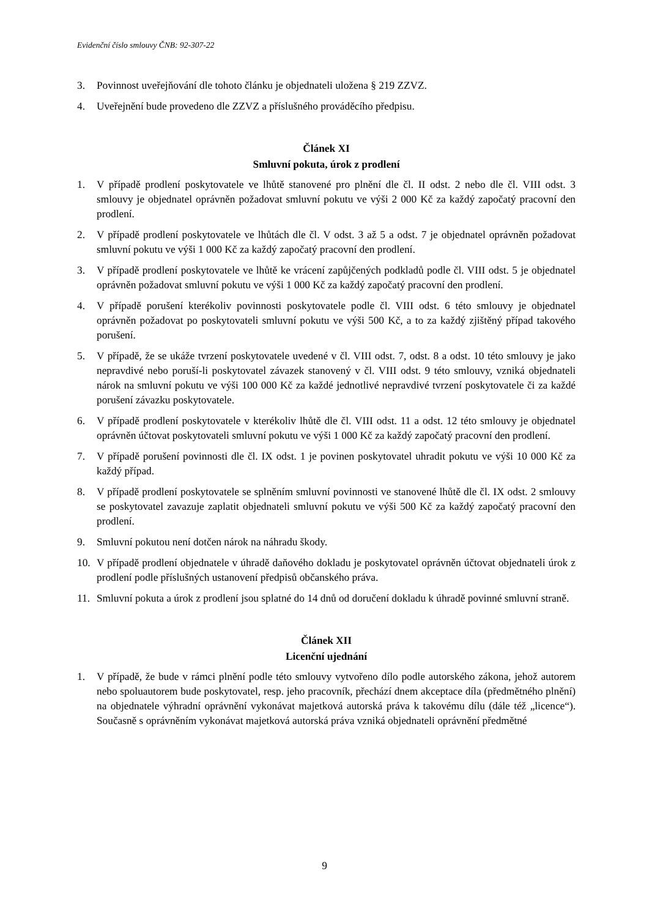Evidenční číslo smlouvy ČNB: 92-307-22
3. Povinnost uveřejňování dle tohoto článku je objednateli uložena § 219 ZZVZ.
4. Uveřejnění bude provedeno dle ZZVZ a příslušného prováděcího předpisu.
Článek XI
Smluvní pokuta, úrok z prodlení
1. V případě prodlení poskytovatele ve lhůtě stanovené pro plnění dle čl. II odst. 2 nebo dle čl. VIII odst. 3 smlouvy je objednatel oprávněn požadovat smluvní pokutu ve výši 2 000 Kč za každý započatý pracovní den prodlení.
2. V případě prodlení poskytovatele ve lhůtách dle čl. V odst. 3 až 5 a odst. 7 je objednatel oprávněn požadovat smluvní pokutu ve výši 1 000 Kč za každý započatý pracovní den prodlení.
3. V případě prodlení poskytovatele ve lhůtě ke vrácení zapůjčených podkladů podle čl. VIII odst. 5 je objednatel oprávněn požadovat smluvní pokutu ve výši 1 000 Kč za každý započatý pracovní den prodlení.
4. V případě porušení kterékoliv povinnosti poskytovatele podle čl. VIII odst. 6 této smlouvy je objednatel oprávněn požadovat po poskytovateli smluvní pokutu ve výši 500 Kč, a to za každý zjištěný případ takového porušení.
5. V případě, že se ukáže tvrzení poskytovatele uvedené v čl. VIII odst. 7, odst. 8 a odst. 10 této smlouvy je jako nepravdivé nebo poruší-li poskytovatel závazek stanovený v čl. VIII odst. 9 této smlouvy, vzniká objednateli nárok na smluvní pokutu ve výši 100 000 Kč za každé jednotlivé nepravdivé tvrzení poskytovatele či za každé porušení závazku poskytovatele.
6. V případě prodlení poskytovatele v kterékoliv lhůtě dle čl. VIII odst. 11 a odst. 12 této smlouvy je objednatel oprávněn účtovat poskytovateli smluvní pokutu ve výši 1 000 Kč za každý započatý pracovní den prodlení.
7. V případě porušení povinnosti dle čl. IX odst. 1 je povinen poskytovatel uhradit pokutu ve výši 10 000 Kč za každý případ.
8. V případě prodlení poskytovatele se splněním smluvní povinnosti ve stanovené lhůtě dle čl. IX odst. 2 smlouvy se poskytovatel zavazuje zaplatit objednateli smluvní pokutu ve výši 500 Kč za každý započatý pracovní den prodlení.
9. Smluvní pokutou není dotčen nárok na náhradu škody.
10. V případě prodlení objednatele v úhradě daňového dokladu je poskytovatel oprávněn účtovat objednateli úrok z prodlení podle příslušných ustanovení předpisů občanského práva.
11. Smluvní pokuta a úrok z prodlení jsou splatné do 14 dnů od doručení dokladu k úhradě povinné smluvní straně.
Článek XII
Licenční ujednání
1. V případě, že bude v rámci plnění podle této smlouvy vytvořeno dílo podle autorského zákona, jehož autorem nebo spoluautorem bude poskytovatel, resp. jeho pracovník, přechází dnem akceptace díla (předmětného plnění) na objednatele výhradní oprávnění vykonávat majetková autorská práva k takovému dílu (dále též „licence“). Současně s oprávněním vykonávat majetková autorská práva vzniká objednateli oprávnění předmětné
9